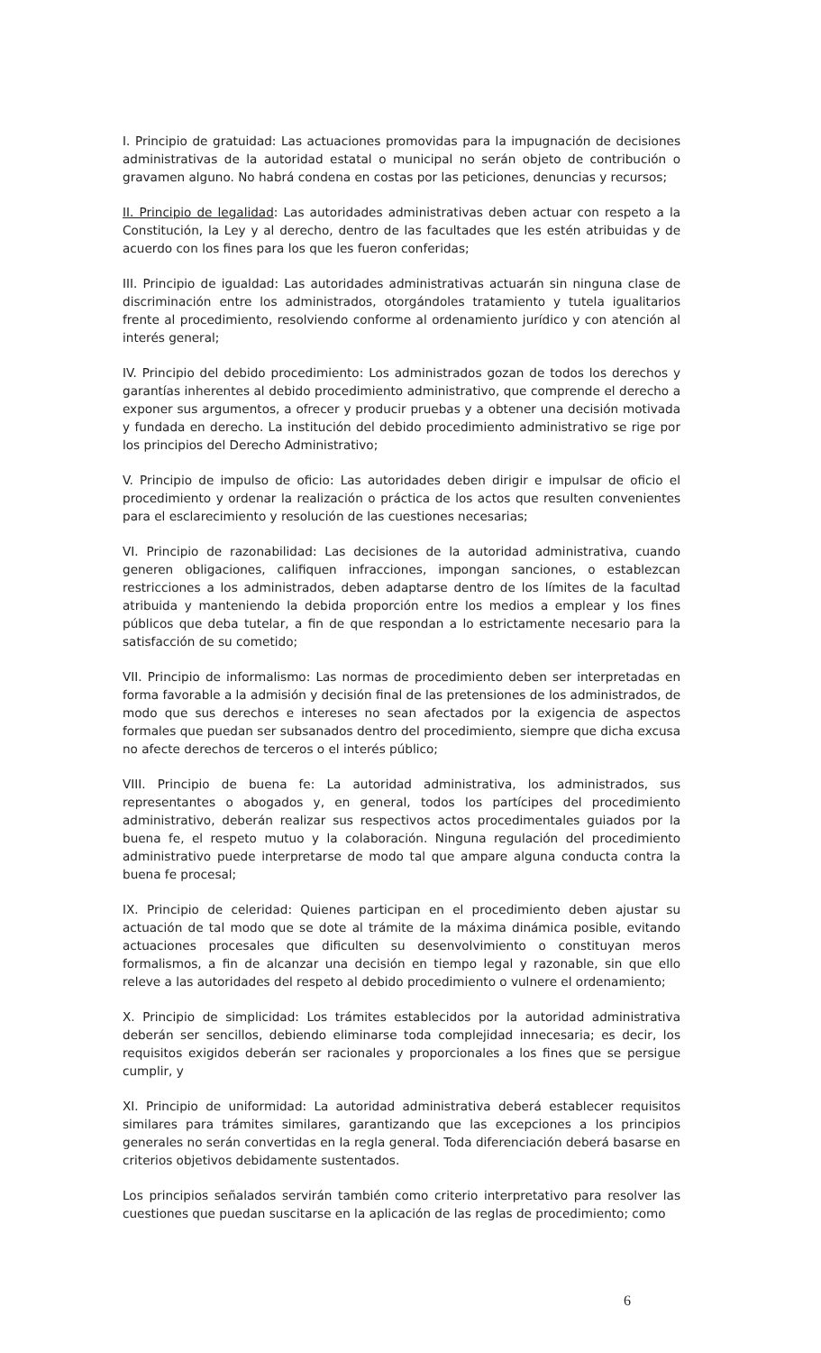I. Principio de gratuidad: Las actuaciones promovidas para la impugnación de decisiones administrativas de la autoridad estatal o municipal no serán objeto de contribución o gravamen alguno. No habrá condena en costas por las peticiones, denuncias y recursos;
II. Principio de legalidad: Las autoridades administrativas deben actuar con respeto a la Constitución, la Ley y al derecho, dentro de las facultades que les estén atribuidas y de acuerdo con los fines para los que les fueron conferidas;
III. Principio de igualdad: Las autoridades administrativas actuarán sin ninguna clase de discriminación entre los administrados, otorgándoles tratamiento y tutela igualitarios frente al procedimiento, resolviendo conforme al ordenamiento jurídico y con atención al interés general;
IV. Principio del debido procedimiento: Los administrados gozan de todos los derechos y garantías inherentes al debido procedimiento administrativo, que comprende el derecho a exponer sus argumentos, a ofrecer y producir pruebas y a obtener una decisión motivada y fundada en derecho. La institución del debido procedimiento administrativo se rige por los principios del Derecho Administrativo;
V. Principio de impulso de oficio: Las autoridades deben dirigir e impulsar de oficio el procedimiento y ordenar la realización o práctica de los actos que resulten convenientes para el esclarecimiento y resolución de las cuestiones necesarias;
VI. Principio de razonabilidad: Las decisiones de la autoridad administrativa, cuando generen obligaciones, califiquen infracciones, impongan sanciones, o establezcan restricciones a los administrados, deben adaptarse dentro de los límites de la facultad atribuida y manteniendo la debida proporción entre los medios a emplear y los fines públicos que deba tutelar, a fin de que respondan a lo estrictamente necesario para la satisfacción de su cometido;
VII. Principio de informalismo: Las normas de procedimiento deben ser interpretadas en forma favorable a la admisión y decisión final de las pretensiones de los administrados, de modo que sus derechos e intereses no sean afectados por la exigencia de aspectos formales que puedan ser subsanados dentro del procedimiento, siempre que dicha excusa no afecte derechos de terceros o el interés público;
VIII. Principio de buena fe: La autoridad administrativa, los administrados, sus representantes o abogados y, en general, todos los partícipes del procedimiento administrativo, deberán realizar sus respectivos actos procedimentales guiados por la buena fe, el respeto mutuo y la colaboración. Ninguna regulación del procedimiento administrativo puede interpretarse de modo tal que ampare alguna conducta contra la buena fe procesal;
IX. Principio de celeridad: Quienes participan en el procedimiento deben ajustar su actuación de tal modo que se dote al trámite de la máxima dinámica posible, evitando actuaciones procesales que dificulten su desenvolvimiento o constituyan meros formalismos, a fin de alcanzar una decisión en tiempo legal y razonable, sin que ello releve a las autoridades del respeto al debido procedimiento o vulnere el ordenamiento;
X. Principio de simplicidad: Los trámites establecidos por la autoridad administrativa deberán ser sencillos, debiendo eliminarse toda complejidad innecesaria; es decir, los requisitos exigidos deberán ser racionales y proporcionales a los fines que se persigue cumplir, y
XI. Principio de uniformidad: La autoridad administrativa deberá establecer requisitos similares para trámites similares, garantizando que las excepciones a los principios generales no serán convertidas en la regla general. Toda diferenciación deberá basarse en criterios objetivos debidamente sustentados.
Los principios señalados servirán también como criterio interpretativo para resolver las cuestiones que puedan suscitarse en la aplicación de las reglas de procedimiento; como
6